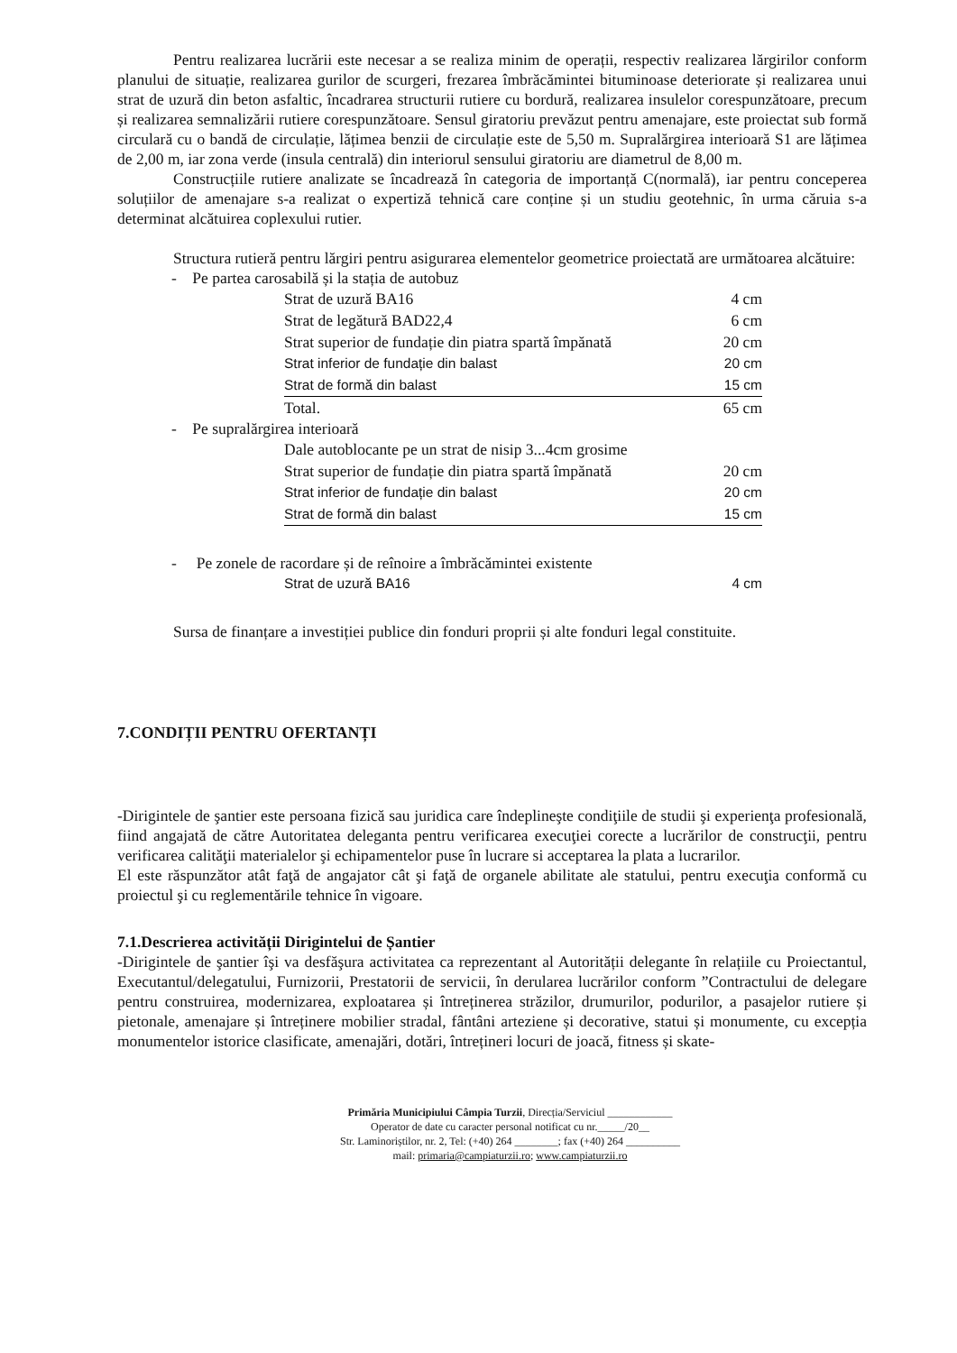Pentru realizarea lucrării este necesar a se realiza minim de operații, respectiv realizarea lărgirilor conform planului de situație, realizarea gurilor de scurgeri, frezarea îmbrăcămintei bituminoase deteriorate și realizarea unui strat de uzură din beton asfaltic, încadrarea structurii rutiere cu bordură, realizarea insulelor corespunzătoare, precum și realizarea semnalizării rutiere corespunzătoare. Sensul giratoriu prevăzut pentru amenajare, este proiectat sub formă circulară cu o bandă de circulație, lățimea benzii de circulație este de 5,50 m. Supralărgirea interioară S1 are lățimea de 2,00 m, iar zona verde (insula centrală) din interiorul sensului giratoriu are diametrul de 8,00 m.
Construcțiile rutiere analizate se încadrează în categoria de importanță C(normală), iar pentru conceperea soluțiilor de amenajare s-a realizat o expertiză tehnică care conține și un studiu geotehnic, în urma căruia s-a determinat alcătuirea coplexului rutier.
Structura rutieră pentru lărgiri pentru asigurarea elementelor geometrice proiectată are următoarea alcătuire:
- Pe partea carosabilă și la stația de autobuz
| Strat de uzură BA16 | 4 cm |
| Strat de legătură BAD22,4 | 6 cm |
| Strat superior de fundație din piatra spartă împănată | 20 cm |
| Strat inferior de fundație din balast | 20 cm |
| Strat de formă din balast | 15 cm |
| Total. | 65 cm |
- Pe supralărgirea interioară
| Dale autoblocante pe un strat de nisip 3...4cm grosime | |
| Strat superior de fundație din piatra spartă împănată | 20 cm |
| Strat inferior de fundație din balast | 20 cm |
| Strat de formă din balast | 15 cm |
- Pe zonele de racordare și de reînoire a îmbrăcămintei existente
| Strat de uzură BA16 | 4 cm |
Sursa de finanțare a investiției publice din fonduri proprii și alte fonduri legal constituite.
7.CONDIȚII PENTRU OFERTANȚI
-Dirigintele de şantier este persoana fizică sau juridica care îndeplineşte condiţiile de studii şi experienţa profesională, fiind angajată de către Autoritatea deleganta pentru verificarea execuţiei corecte a lucrărilor de construcţii, pentru verificarea calităţii materialelor şi echipamentelor puse în lucrare si acceptarea la plata a lucrarilor.
El este răspunzător atât faţă de angajator cât şi faţă de organele abilitate ale statului, pentru execuţia conformă cu proiectul şi cu reglementările tehnice în vigoare.
7.1.Descrierea activității Dirigintelui de Șantier
-Dirigintele de şantier îşi va desfăşura activitatea ca reprezentant al Autorității delegante în relațiile cu Proiectantul, Executantul/delegatului, Furnizorii, Prestatorii de servicii, în derularea lucrărilor conform ”Contractului de delegare pentru construirea, modernizarea, exploatarea și întreținerea străzilor, drumurilor, podurilor, a pasajelor rutiere și pietonale, amenajare și întreținere mobilier stradal, fântâni arteziene și decorative, statui și monumente, cu excepția monumentelor istorice clasificate, amenajări, dotări, întrețineri locuri de joacă, fitness și skate-
Primăria Municipiului Câmpia Turzii, Direcția/Serviciul ____________
Operator de date cu caracter personal notificat cu nr._____/20__
Str. Laminoriștilor, nr. 2, Tel: (+40) 264 ________; fax (+40) 264 __________
mail: primaria@campiaturzii.ro; www.campiaturzii.ro